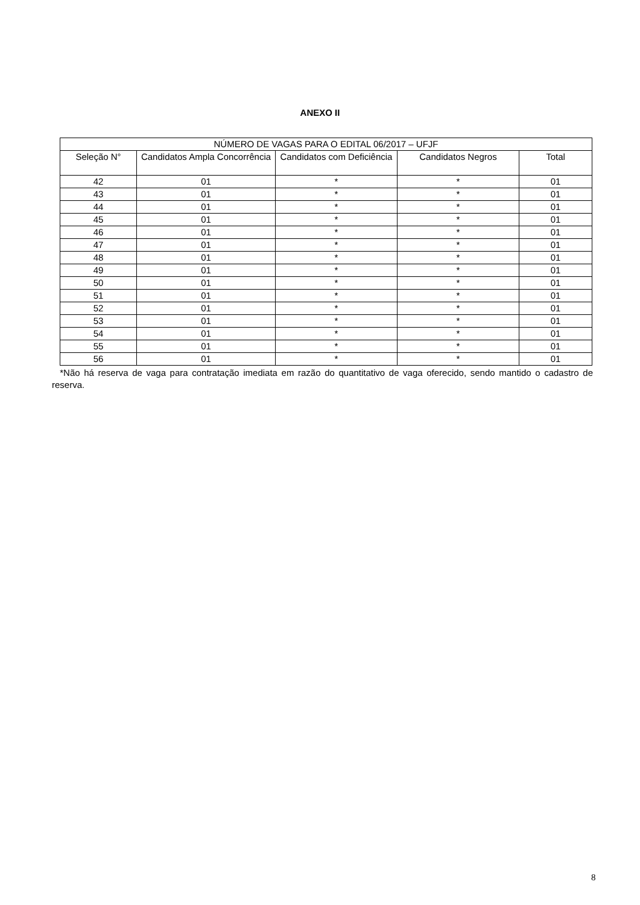ANEXO II
| NÚMERO DE VAGAS PARA O EDITAL 06/2017 – UFJF | | | | |
| --- | --- | --- | --- | --- |
| Seleção N° | Candidatos Ampla Concorrência | Candidatos com Deficiência | Candidatos Negros | Total |
| 42 | 01 | * | * | 01 |
| 43 | 01 | * | * | 01 |
| 44 | 01 | * | * | 01 |
| 45 | 01 | * | * | 01 |
| 46 | 01 | * | * | 01 |
| 47 | 01 | * | * | 01 |
| 48 | 01 | * | * | 01 |
| 49 | 01 | * | * | 01 |
| 50 | 01 | * | * | 01 |
| 51 | 01 | * | * | 01 |
| 52 | 01 | * | * | 01 |
| 53 | 01 | * | * | 01 |
| 54 | 01 | * | * | 01 |
| 55 | 01 | * | * | 01 |
| 56 | 01 | * | * | 01 |
*Não há reserva de vaga para contratação imediata em razão do quantitativo de vaga oferecido, sendo mantido o cadastro de reserva.
8